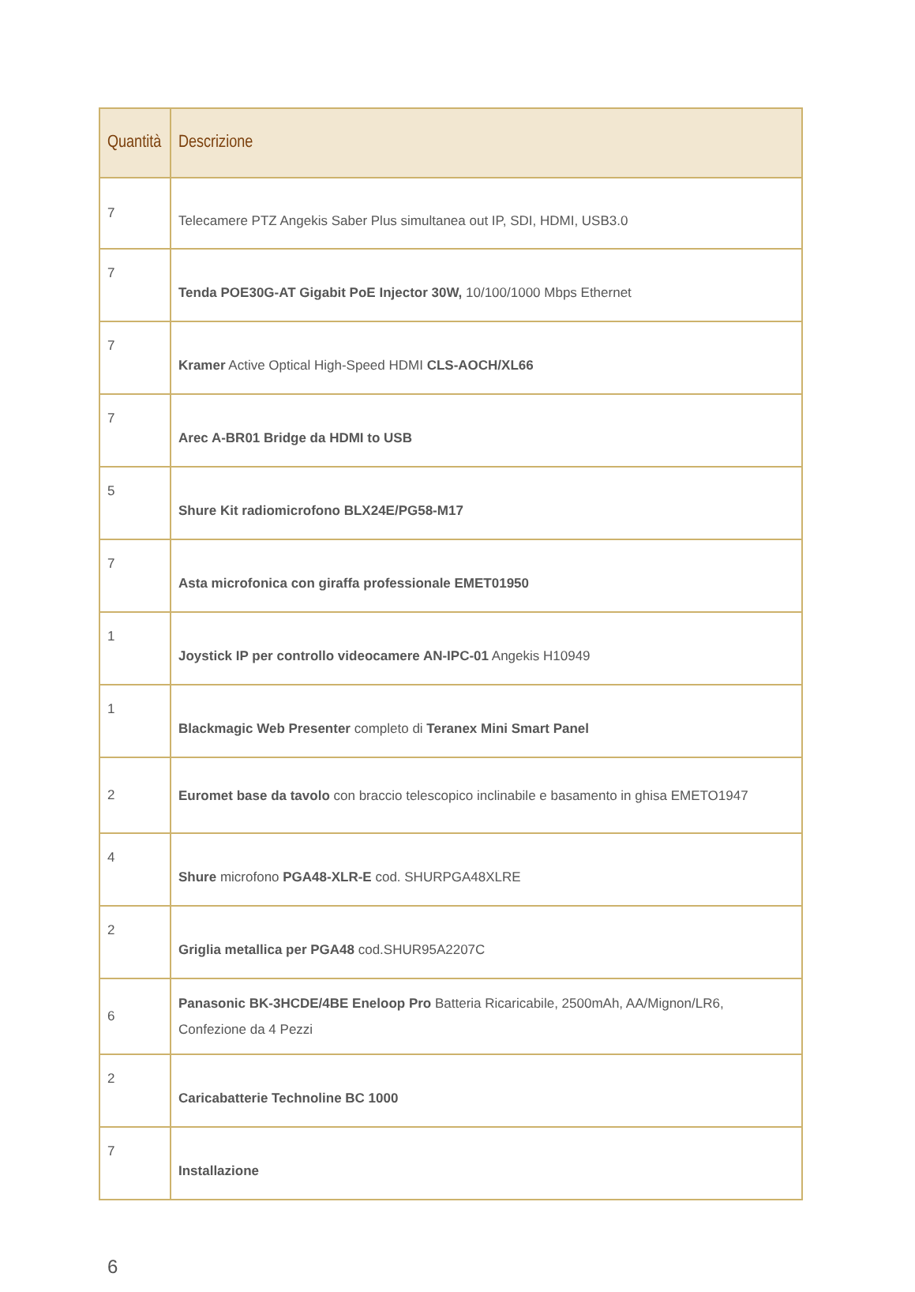| Quantità | Descrizione |
| --- | --- |
| 7 | Telecamere PTZ Angekis Saber Plus simultanea out IP, SDI, HDMI, USB3.0 |
| 7 | Tenda POE30G-AT Gigabit PoE Injector 30W, 10/100/1000 Mbps Ethernet |
| 7 | Kramer Active Optical High-Speed HDMI CLS-AOCH/XL66 |
| 7 | Arec A-BR01 Bridge da HDMI to USB |
| 5 | Shure Kit radiomicrofono BLX24E/PG58-M17 |
| 7 | Asta microfonica con giraffa professionale EMET01950 |
| 1 | Joystick IP per controllo videocamere AN-IPC-01 Angekis H10949 |
| 1 | Blackmagic Web Presenter completo di Teranex Mini Smart Panel |
| 2 | Euromet base da tavolo con braccio telescopico inclinabile e basamento in ghisa EMETO1947 |
| 4 | Shure microfono PGA48-XLR-E cod. SHURPGA48XLRE |
| 2 | Griglia metallica per PGA48 cod.SHUR95A2207C |
| 6 | Panasonic BK-3HCDE/4BE Eneloop Pro Batteria Ricaricabile, 2500mAh, AA/Mignon/LR6, Confezione da 4 Pezzi |
| 2 | Caricabatterie Technoline BC 1000 |
| 7 | Installazione |
6